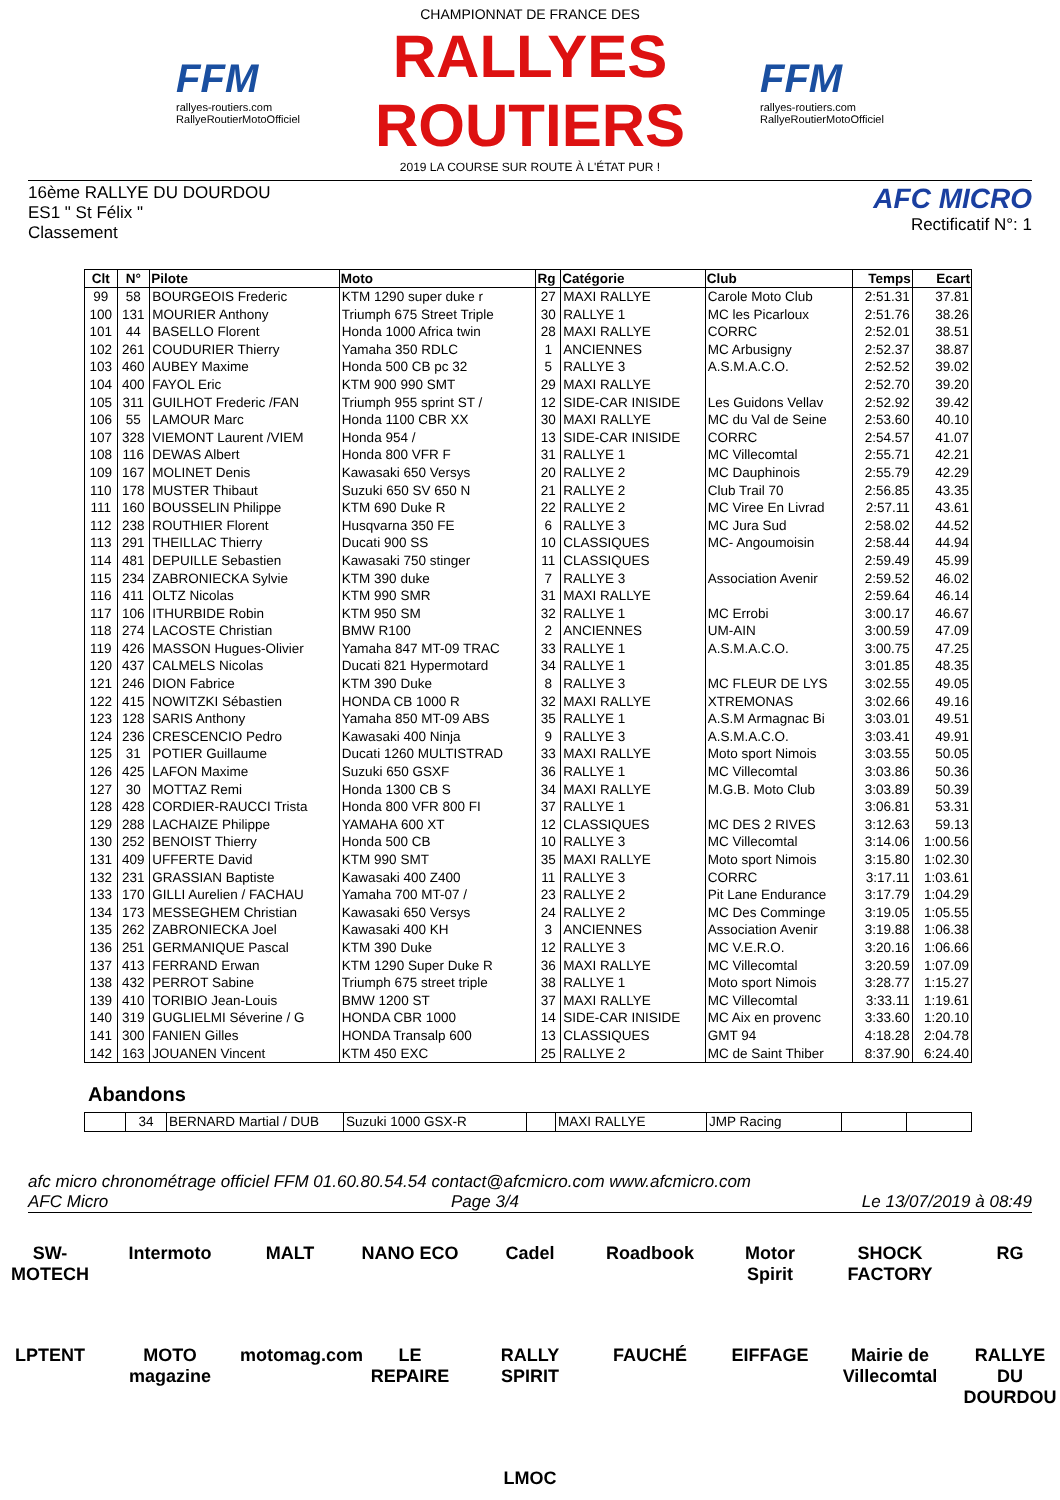FFM
rallyes-routiers.com
RallyeRoutierMotoOfficiel
CHAMPIONNAT DE FRANCE DES
RALLYES ROUTIERS
2019 LA COURSE SUR ROUTE À L'ÉTAT PUR !
FFM
rallyes-routiers.com
RallyeRoutierMotoOfficiel
16ème RALLYE DU DOURDOU
ES1 " St Félix "
Classement
AFC MICRO
Rectificatif N°: 1
| Clt | N° | Pilote | Moto | Rg | Catégorie | Club | Temps | Ecart |
| --- | --- | --- | --- | --- | --- | --- | --- | --- |
| 99 | 58 | BOURGEOIS Frederic | KTM 1290 super duke r | 27 | MAXI RALLYE | Carole Moto Club | 2:51.31 | 37.81 |
| 100 | 131 | MOURIER Anthony | Triumph 675 Street Triple | 30 | RALLYE 1 | MC les Picarloux | 2:51.76 | 38.26 |
| 101 | 44 | BASELLO Florent | Honda 1000 Africa twin | 28 | MAXI RALLYE | CORRC | 2:52.01 | 38.51 |
| 102 | 261 | COUDURIER Thierry | Yamaha 350 RDLC | 1 | ANCIENNES | MC Arbusigny | 2:52.37 | 38.87 |
| 103 | 460 | AUBEY Maxime | Honda 500 CB pc 32 | 5 | RALLYE 3 | A.S.M.A.C.O. | 2:52.52 | 39.02 |
| 104 | 400 | FAYOL Eric | KTM 900 990 SMT | 29 | MAXI RALLYE | | 2:52.70 | 39.20 |
| 105 | 311 | GUILHOT Frederic /FAN | Triumph 955 sprint ST / | 12 | SIDE-CAR INISIDE | Les Guidons Vellav | 2:52.92 | 39.42 |
| 106 | 55 | LAMOUR Marc | Honda 1100 CBR XX | 30 | MAXI RALLYE | MC du Val de Seine | 2:53.60 | 40.10 |
| 107 | 328 | VIEMONT Laurent /VIEM | Honda 954 / | 13 | SIDE-CAR INISIDE | CORRC | 2:54.57 | 41.07 |
| 108 | 116 | DEWAS Albert | Honda 800 VFR F | 31 | RALLYE 1 | MC Villecomtal | 2:55.71 | 42.21 |
| 109 | 167 | MOLINET Denis | Kawasaki 650 Versys | 20 | RALLYE 2 | MC Dauphinois | 2:55.79 | 42.29 |
| 110 | 178 | MUSTER Thibaut | Suzuki 650 SV 650 N | 21 | RALLYE 2 | Club Trail 70 | 2:56.85 | 43.35 |
| 111 | 160 | BOUSSELIN Philippe | KTM 690 Duke R | 22 | RALLYE 2 | MC Viree En Livrad | 2:57.11 | 43.61 |
| 112 | 238 | ROUTHIER Florent | Husqvarna 350 FE | 6 | RALLYE 3 | MC Jura Sud | 2:58.02 | 44.52 |
| 113 | 291 | THEILLAC Thierry | Ducati 900 SS | 10 | CLASSIQUES | MC- Angoumoisin | 2:58.44 | 44.94 |
| 114 | 481 | DEPUILLE Sebastien | Kawasaki 750 stinger | 11 | CLASSIQUES | | 2:59.49 | 45.99 |
| 115 | 234 | ZABRONIECKA Sylvie | KTM 390 duke | 7 | RALLYE 3 | Association Avenir | 2:59.52 | 46.02 |
| 116 | 411 | OLTZ Nicolas | KTM 990 SMR | 31 | MAXI RALLYE | | 2:59.64 | 46.14 |
| 117 | 106 | ITHURBIDE Robin | KTM 950 SM | 32 | RALLYE 1 | MC Errobi | 3:00.17 | 46.67 |
| 118 | 274 | LACOSTE Christian | BMW R100 | 2 | ANCIENNES | UM-AIN | 3:00.59 | 47.09 |
| 119 | 426 | MASSON Hugues-Olivier | Yamaha 847 MT-09 TRAC | 33 | RALLYE 1 | A.S.M.A.C.O. | 3:00.75 | 47.25 |
| 120 | 437 | CALMELS Nicolas | Ducati 821 Hypermotard | 34 | RALLYE 1 | | 3:01.85 | 48.35 |
| 121 | 246 | DION Fabrice | KTM 390 Duke | 8 | RALLYE 3 | MC FLEUR DE LYS | 3:02.55 | 49.05 |
| 122 | 415 | NOWITZKI Sébastien | HONDA CB 1000 R | 32 | MAXI RALLYE | XTREMONAS | 3:02.66 | 49.16 |
| 123 | 128 | SARIS Anthony | Yamaha 850 MT-09 ABS | 35 | RALLYE 1 | A.S.M Armagnac Bi | 3:03.01 | 49.51 |
| 124 | 236 | CRESCENCIO Pedro | Kawasaki 400 Ninja | 9 | RALLYE 3 | A.S.M.A.C.O. | 3:03.41 | 49.91 |
| 125 | 31 | POTIER Guillaume | Ducati 1260 MULTISTRAD | 33 | MAXI RALLYE | Moto sport Nimois | 3:03.55 | 50.05 |
| 126 | 425 | LAFON Maxime | Suzuki 650 GSXF | 36 | RALLYE 1 | MC Villecomtal | 3:03.86 | 50.36 |
| 127 | 30 | MOTTAZ Remi | Honda 1300 CB S | 34 | MAXI RALLYE | M.G.B. Moto Club | 3:03.89 | 50.39 |
| 128 | 428 | CORDIER-RAUCCI Trista | Honda 800 VFR 800 FI | 37 | RALLYE 1 | | 3:06.81 | 53.31 |
| 129 | 288 | LACHAIZE Philippe | YAMAHA 600 XT | 12 | CLASSIQUES | MC DES 2 RIVES | 3:12.63 | 59.13 |
| 130 | 252 | BENOIST Thierry | Honda 500 CB | 10 | RALLYE 3 | MC Villecomtal | 3:14.06 | 1:00.56 |
| 131 | 409 | UFFERTE David | KTM 990 SMT | 35 | MAXI RALLYE | Moto sport Nimois | 3:15.80 | 1:02.30 |
| 132 | 231 | GRASSIAN Baptiste | Kawasaki 400 Z400 | 11 | RALLYE 3 | CORRC | 3:17.11 | 1:03.61 |
| 133 | 170 | GILLI Aurelien / FACHAU | Yamaha 700 MT-07 / | 23 | RALLYE 2 | Pit Lane Endurance | 3:17.79 | 1:04.29 |
| 134 | 173 | MESSEGHEM Christian | Kawasaki 650 Versys | 24 | RALLYE 2 | MC Des Comminge | 3:19.05 | 1:05.55 |
| 135 | 262 | ZABRONIECKA Joel | Kawasaki 400 KH | 3 | ANCIENNES | Association Avenir | 3:19.88 | 1:06.38 |
| 136 | 251 | GERMANIQUE Pascal | KTM 390 Duke | 12 | RALLYE 3 | MC V.E.R.O. | 3:20.16 | 1:06.66 |
| 137 | 413 | FERRAND Erwan | KTM 1290 Super Duke R | 36 | MAXI RALLYE | MC Villecomtal | 3:20.59 | 1:07.09 |
| 138 | 432 | PERROT Sabine | Triumph 675 street triple | 38 | RALLYE 1 | Moto sport Nimois | 3:28.77 | 1:15.27 |
| 139 | 410 | TORIBIO Jean-Louis | BMW 1200 ST | 37 | MAXI RALLYE | MC Villecomtal | 3:33.11 | 1:19.61 |
| 140 | 319 | GUGLIELMI Séverine / G | HONDA CBR 1000 | 14 | SIDE-CAR INISIDE | MC Aix en provenc | 3:33.60 | 1:20.10 |
| 141 | 300 | FANIEN Gilles | HONDA Transalp 600 | 13 | CLASSIQUES | GMT 94 | 4:18.28 | 2:04.78 |
| 142 | 163 | JOUANEN Vincent | KTM 450 EXC | 25 | RALLYE 2 | MC de Saint Thiber | 8:37.90 | 6:24.40 |
Abandons
| | 34 | BERNARD Martial / DUB | Suzuki 1000 GSX-R | | MAXI RALLYE | JMP Racing | | |
afc micro chronométrage officiel FFM 01.60.80.54.54 contact@afcmicro.com www.afcmicro.com
AFC Micro Page 3/4 Le 13/07/2019 à 08:49
SW-MOTECH Intermoto MALT NANO ECO Cadel Roadbook Motor Spirit SHOCK FACTORY RG LPTENT MOTO magazine motomag.com LE REPAIRE RALLY SPIRIT FAUCHÉ EIFFAGE Mairie de Villecomtal RALLYE DU DOURDOU LMOC